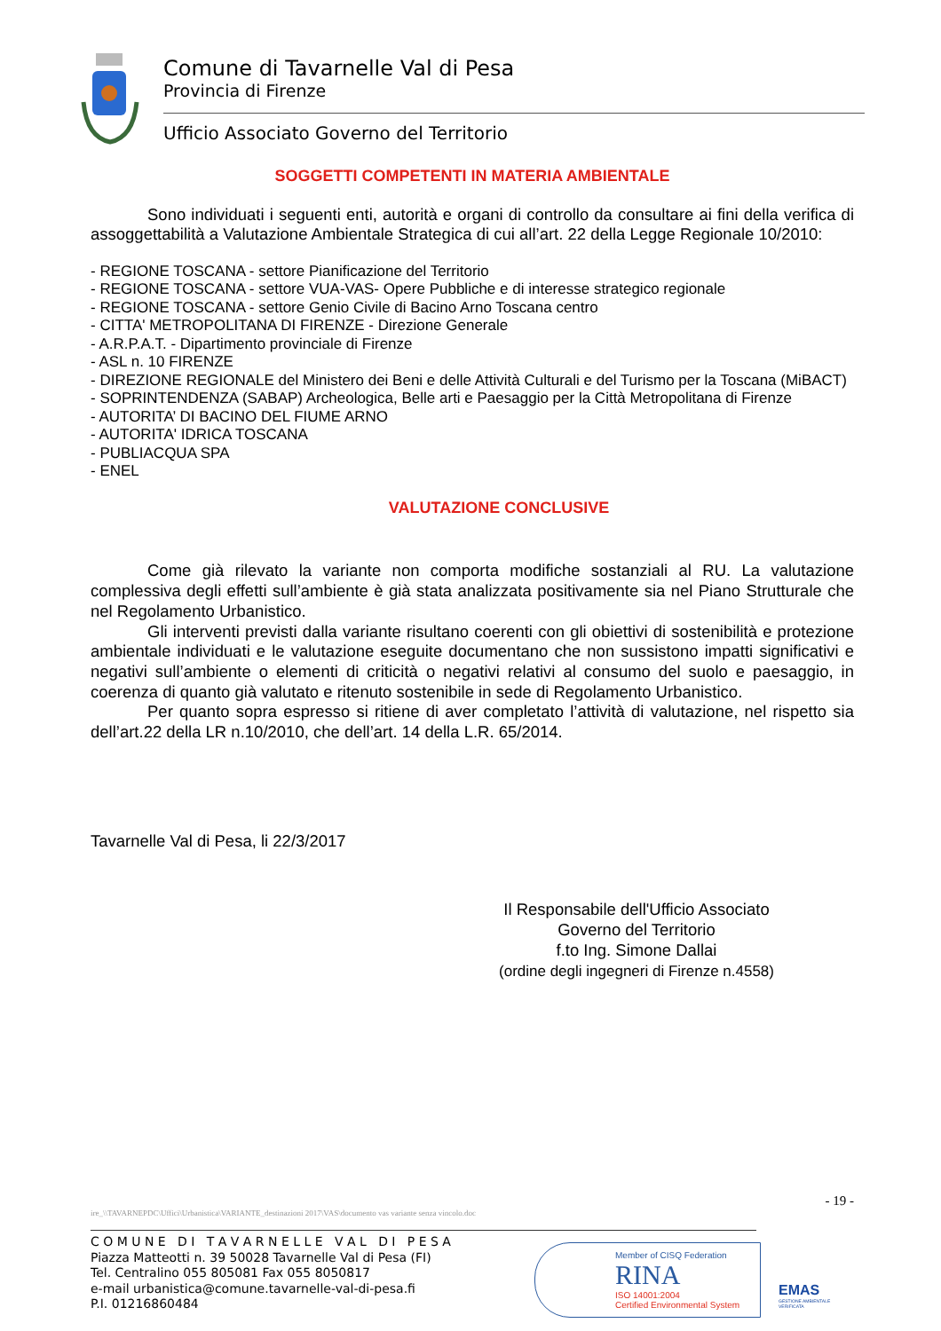Comune di Tavarnelle Val di Pesa
Provincia di Firenze
Ufficio Associato Governo del Territorio
SOGGETTI COMPETENTI IN MATERIA AMBIENTALE
Sono individuati i seguenti enti, autorità e organi di controllo da consultare ai fini della verifica di assoggettabilità a Valutazione Ambientale Strategica di cui all’art. 22 della Legge Regionale 10/2010:
- REGIONE TOSCANA - settore Pianificazione del Territorio
- REGIONE TOSCANA - settore VUA-VAS- Opere Pubbliche e di interesse strategico regionale
- REGIONE TOSCANA - settore Genio Civile di Bacino Arno Toscana centro
- CITTA' METROPOLITANA DI FIRENZE - Direzione Generale
- A.R.P.A.T. - Dipartimento provinciale di Firenze
- ASL n. 10 FIRENZE
- DIREZIONE REGIONALE del Ministero dei Beni e delle Attività Culturali e del Turismo per la Toscana (MiBACT)
- SOPRINTENDENZA (SABAP) Archeologica, Belle arti e Paesaggio per la Città Metropolitana di Firenze
- AUTORITA’ DI BACINO DEL FIUME ARNO
- AUTORITA' IDRICA TOSCANA
- PUBLIACQUA SPA
- ENEL
VALUTAZIONE CONCLUSIVE
Come già rilevato la variante non comporta modifiche sostanziali al RU. La valutazione complessiva degli effetti sull’ambiente è già stata analizzata positivamente sia nel Piano Strutturale che nel Regolamento Urbanistico.
Gli interventi previsti dalla variante risultano coerenti con gli obiettivi di sostenibilità e protezione ambientale individuati e le valutazione eseguite documentano che non sussistono impatti significativi e negativi sull’ambiente o elementi di criticità o negativi relativi al consumo del suolo e paesaggio, in coerenza di quanto già valutato e ritenuto sostenibile in sede di Regolamento Urbanistico.
Per quanto sopra espresso si ritiene di aver completato l’attività di valutazione, nel rispetto sia dell’art.22 della LR n.10/2010, che dell’art. 14 della L.R. 65/2014.
Tavarnelle Val di Pesa, li 22/3/2017
Il Responsabile dell'Ufficio Associato
Governo del Territorio
f.to Ing. Simone Dallai
(ordine degli ingegneri di Firenze n.4558)
- 19 -
ire_\\TAVARNEPDC\Uffici\Urbanistica\VARIANTE_destinazioni 2017\VAS\documento vas variante senza vincolo.doc
C O M U N E D I T A V A R N E L L E V A L D I P E S A
Piazza Matteotti n. 39 50028 Tavarnelle Val di Pesa (FI)
Tel. Centralino 055 805081 Fax 055 8050817
e-mail urbanistica@comune.tavarnelle-val-di-pesa.fi
P.I. 01216860484
Member of CISQ Federation
RINA
ISO 14001:2004
Certified Environmental System
EMAS
GESTIONE AMBIENTALE VERIFICATA